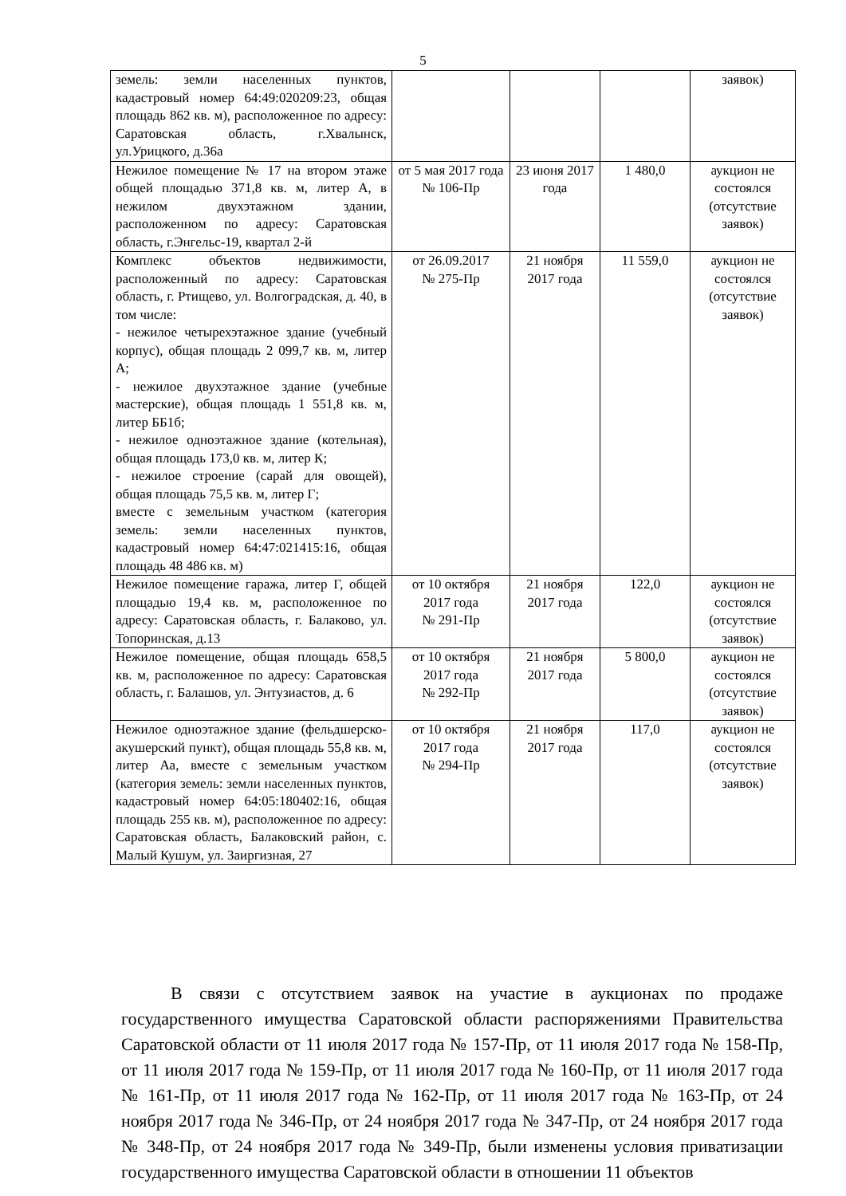5
| земель: земли населенных пунктов, кадастровый номер 64:49:020209:23, общая площадь 862 кв. м), расположенное по адресу: Саратовская область, г.Хвалынск, ул.Урицкого, д.36а | | | | заявок) |
| Нежилое помещение № 17 на втором этаже общей площадью 371,8 кв. м, литер А, в нежилом двухэтажном здании, расположенном по адресу: Саратовская область, г.Энгельс-19, квартал 2-й | от 5 мая 2017 года № 106-Пр | 23 июня 2017 года | 1 480,0 | аукцион не состоялся (отсутствие заявок) |
| Комплекс объектов недвижимости, расположенный по адресу: Саратовская область, г. Ртищево, ул. Волгоградская, д. 40, в том числе: - нежилое четырехэтажное здание (учебный корпус), общая площадь 2 099,7 кв. м, литер А; - нежилое двухэтажное здание (учебные мастерские), общая площадь 1 551,8 кв. м, литер ББ1б; - нежилое одноэтажное здание (котельная), общая площадь 173,0 кв. м, литер К; - нежилое строение (сарай для овощей), общая площадь 75,5 кв. м, литер Г; вместе с земельным участком (категория земель: земли населенных пунктов, кадастровый номер 64:47:021415:16, общая площадь 48 486 кв. м) | от 26.09.2017 № 275-Пр | 21 ноября 2017 года | 11 559,0 | аукцион не состоялся (отсутствие заявок) |
| Нежилое помещение гаража, литер Г, общей площадью 19,4 кв. м, расположенное по адресу: Саратовская область, г. Балаково, ул. Топоринская, д.13 | от 10 октября 2017 года № 291-Пр | 21 ноября 2017 года | 122,0 | аукцион не состоялся (отсутствие заявок) |
| Нежилое помещение, общая площадь 658,5 кв. м, расположенное по адресу: Саратовская область, г. Балашов, ул. Энтузиастов, д. 6 | от 10 октября 2017 года № 292-Пр | 21 ноября 2017 года | 5 800,0 | аукцион не состоялся (отсутствие заявок) |
| Нежилое одноэтажное здание (фельдшерско-акушерский пункт), общая площадь 55,8 кв. м, литер Аа, вместе с земельным участком (категория земель: земли населенных пунктов, кадастровый номер 64:05:180402:16, общая площадь 255 кв. м), расположенное по адресу: Саратовская область, Балаковский район, с. Малый Кушум, ул. Заиргизная, 27 | от 10 октября 2017 года № 294-Пр | 21 ноября 2017 года | 117,0 | аукцион не состоялся (отсутствие заявок) |
В связи с отсутствием заявок на участие в аукционах по продаже государственного имущества Саратовской области распоряжениями Правительства Саратовской области от 11 июля 2017 года № 157-Пр, от 11 июля 2017 года № 158-Пр, от 11 июля 2017 года № 159-Пр, от 11 июля 2017 года № 160-Пр, от 11 июля 2017 года № 161-Пр, от 11 июля 2017 года № 162-Пр, от 11 июля 2017 года № 163-Пр, от 24 ноября 2017 года № 346-Пр, от 24 ноября 2017 года № 347-Пр, от 24 ноября 2017 года № 348-Пр, от 24 ноября 2017 года № 349-Пр, были изменены условия приватизации государственного имущества Саратовской области в отношении 11 объектов